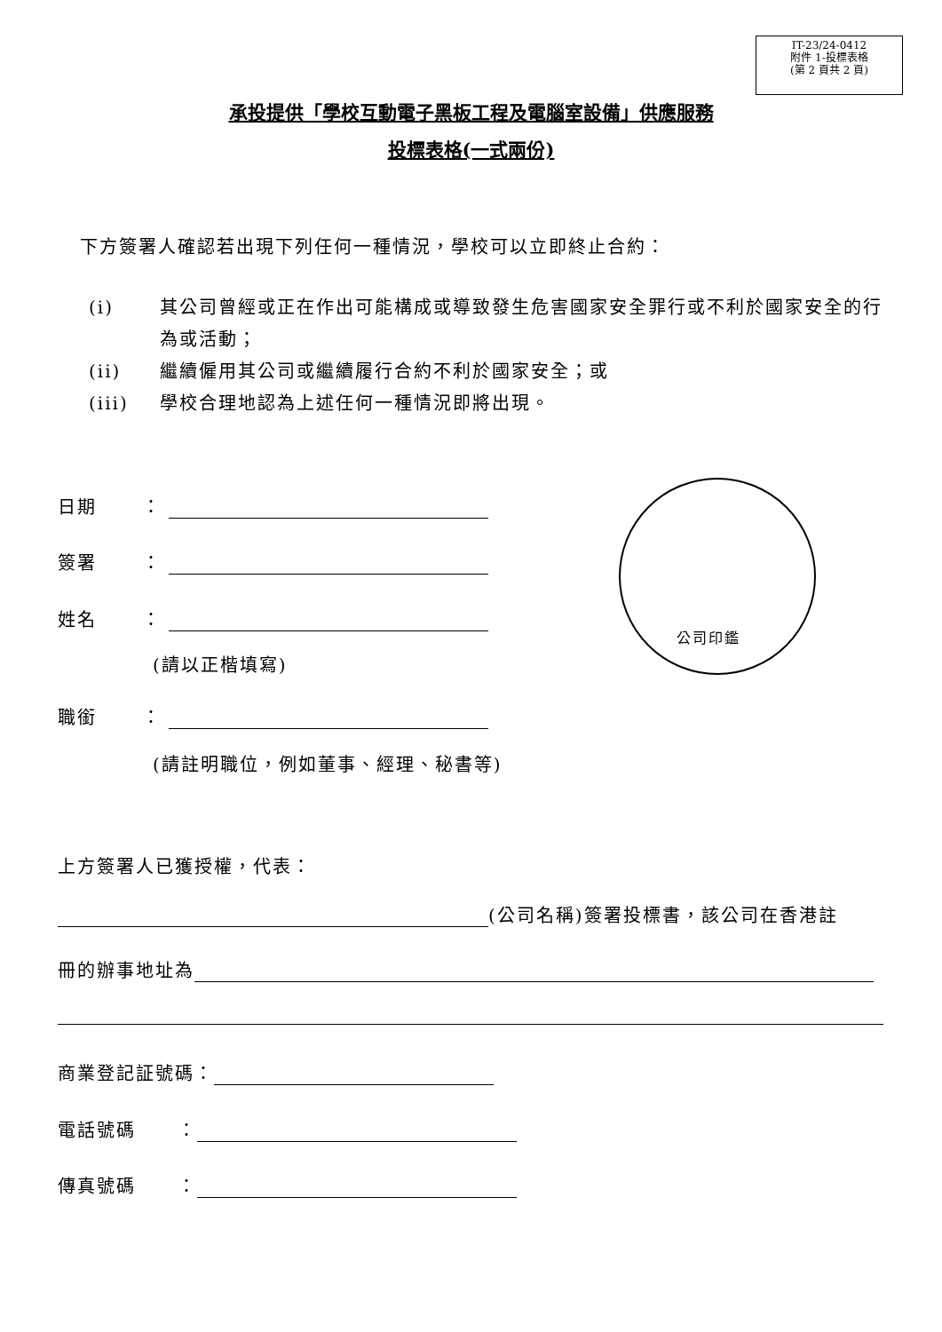IT-23/24-0412
附件 1-投標表格
(第 2 頁共 2 頁)
承投提供「學校互動電子黑板工程及電腦室設備」供應服務
投標表格(一式兩份)
下方簽署人確認若出現下列任何一種情況，學校可以立即終止合約：
(i) 其公司曾經或正在作出可能構成或導致發生危害國家安全罪行或不利於國家安全的行為或活動；
(ii) 繼續僱用其公司或繼續履行合約不利於國家安全；或
(iii) 學校合理地認為上述任何一種情況即將出現。
日期 ：
簽署 ：
姓名 ：
(請以正楷填寫)
職銜 ：
(請註明職位，例如董事、經理、秘書等)
公司印鑑
上方簽署人已獲授權，代表：
(公司名稱)簽署投標書，該公司在香港註
冊的辦事地址為
商業登記証號碼：
電話號碼 ：
傳真號碼 ：